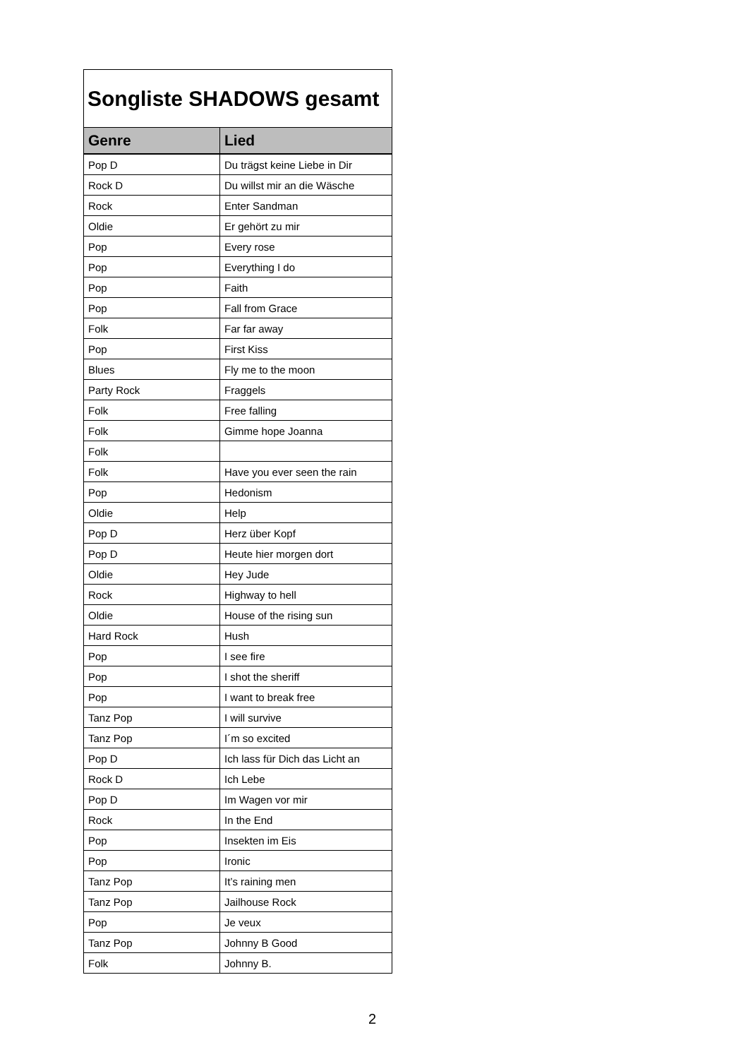| Songliste SHADOWS gesamt | |
| --- | --- |
| Genre | Lied |
| Pop D | Du trägst keine Liebe in Dir |
| Rock D | Du willst mir an die Wäsche |
| Rock | Enter Sandman |
| Oldie | Er gehört zu mir |
| Pop | Every rose |
| Pop | Everything I do |
| Pop | Faith |
| Pop | Fall from Grace |
| Folk | Far far away |
| Pop | First Kiss |
| Blues | Fly me to the moon |
| Party Rock | Fraggels |
| Folk | Free falling |
| Folk | Gimme hope Joanna |
| Folk | |
| Folk | Have you ever seen the rain |
| Pop | Hedonism |
| Oldie | Help |
| Pop D | Herz über Kopf |
| Pop D | Heute hier morgen dort |
| Oldie | Hey Jude |
| Rock | Highway to hell |
| Oldie | House of the rising sun |
| Hard Rock | Hush |
| Pop | I see fire |
| Pop | I shot the sheriff |
| Pop | I want to break free |
| Tanz Pop | I will survive |
| Tanz Pop | I´m so excited |
| Pop D | Ich lass für Dich das Licht an |
| Rock D | Ich Lebe |
| Pop D | Im Wagen vor mir |
| Rock | In the End |
| Pop | Insekten im Eis |
| Pop | Ironic |
| Tanz Pop | It’s raining men |
| Tanz Pop | Jailhouse Rock |
| Pop | Je veux |
| Tanz Pop | Johnny B Good |
| Folk | Johnny B. |
2